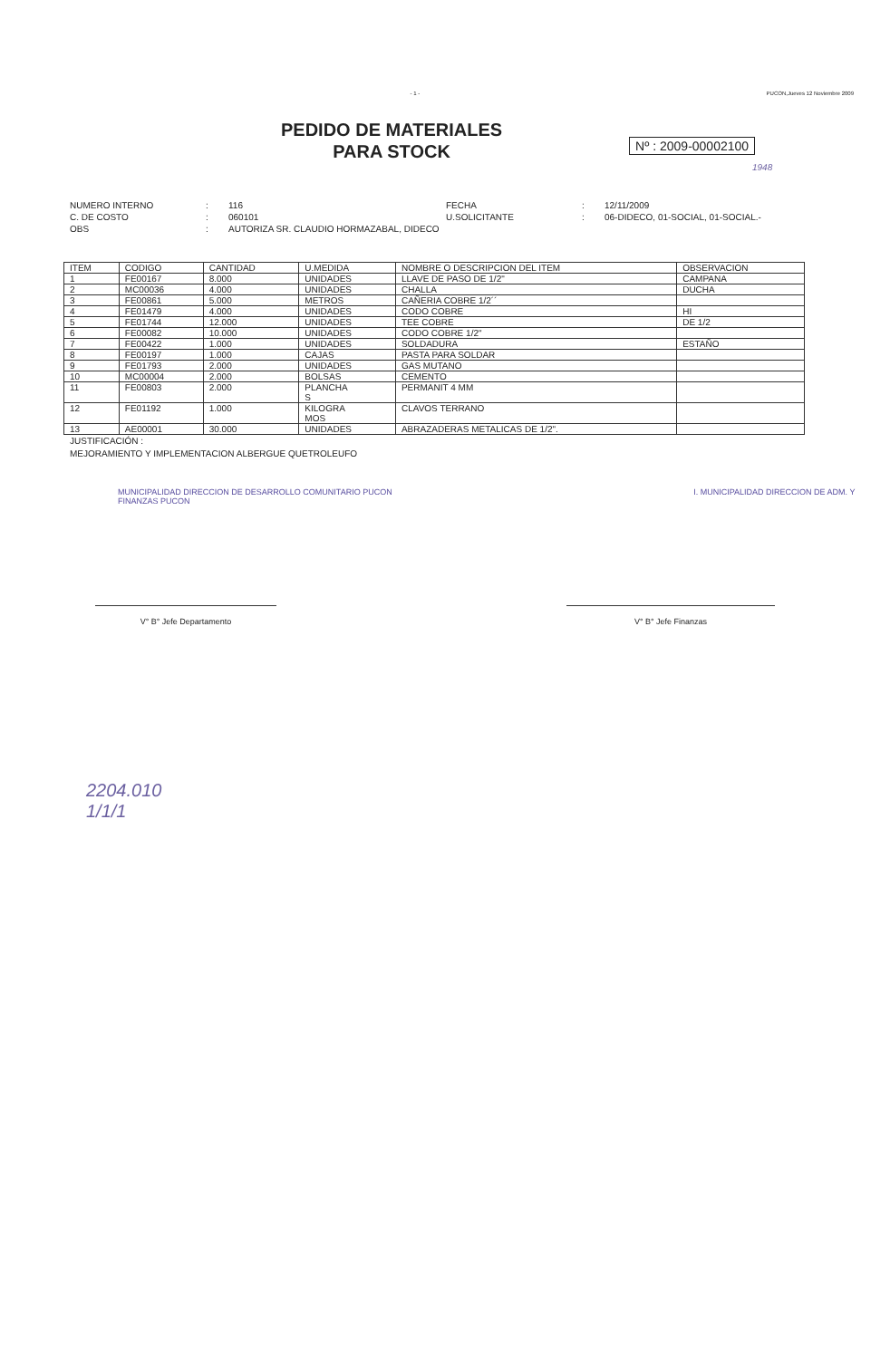- 1 - PUCON,Jueves 12 Noviembre 2009
PEDIDO DE MATERIALES
PARA STOCK
Nº : 2009-00002100
1948
NUMERO INTERNO: 116 FECHA: 12/11/2009 C. DE COSTO: 060101 U.SOLICITANTE: 06-DIDECO, 01-SOCIAL, 01-SOCIAL.- OBS: AUTORIZA SR. CLAUDIO HORMAZABAL, DIDECO
| ITEM | CODIGO | CANTIDAD | U.MEDIDA | NOMBRE O DESCRIPCION DEL ITEM | OBSERVACION |
| --- | --- | --- | --- | --- | --- |
| 1 | FE00167 | 8.000 | UNIDADES | LLAVE DE PASO DE 1/2" | CAMPANA |
| 2 | MC00036 | 4.000 | UNIDADES | CHALLA | DUCHA |
| 3 | FE00861 | 5.000 | METROS | CAÑERIA COBRE 1/2´´ | |
| 4 | FE01479 | 4.000 | UNIDADES | CODO COBRE | HI |
| 5 | FE01744 | 12.000 | UNIDADES | TEE COBRE | DE 1/2 |
| 6 | FE00082 | 10.000 | UNIDADES | CODO COBRE 1/2" | |
| 7 | FE00422 | 1.000 | UNIDADES | SOLDADURA | ESTAÑO |
| 8 | FE00197 | 1.000 | CAJAS | PASTA PARA SOLDAR | |
| 9 | FE01793 | 2.000 | UNIDADES | GAS MUTANO | |
| 10 | MC00004 | 2.000 | BOLSAS | CEMENTO | |
| 11 | FE00803 | 2.000 | PLANCHA S | PERMANIT 4 MM | |
| 12 | FE01192 | 1.000 | KILOGRA MOS | CLAVOS TERRANO | |
| 13 | AE00001 | 30.000 | UNIDADES | ABRAZADERAS METALICAS DE 1/2". | |
JUSTIFICACIÓN :
MEJORAMIENTO Y IMPLEMENTACION ALBERGUE QUETROLEUFO
MUNICIPALIDAD DIRECCION DE DESARROLLO COMUNITARIO PUCON I. MUNICIPALIDAD DIRECCION DE ADM. Y FINANZAS PUCON
V° B° Jefe Departamento V° B° Jefe Finanzas
2204.010
1/1/1